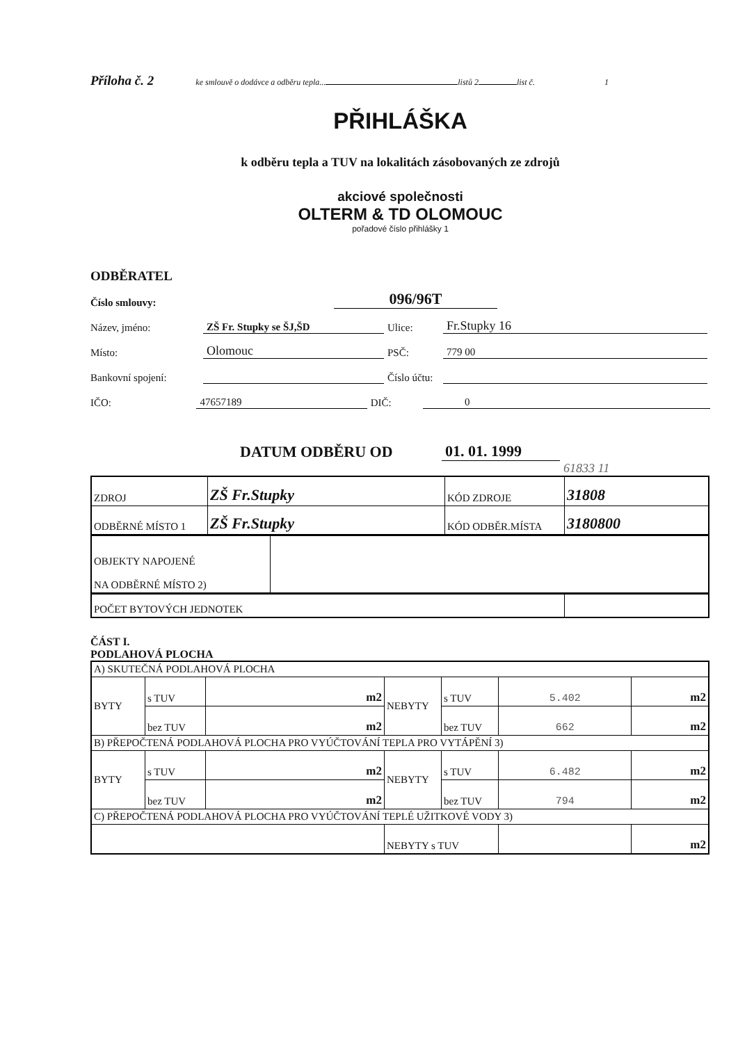Příloha č. 2 ke smlouvě o dodávce a odběru tepla... listů 2 list č. 1
PŘIHLÁŠKA
k odběru tepla a TUV na lokalitách zásobovaných ze zdrojů
akciové společnosti
OLTERM & TD OLOMOUC
pořadové číslo přihlášky 1
ODBĚRATEL
Číslo smlouvy: 096/96T
Název, jméno: ZŠ Fr. Stupky se ŠJ,ŠD Ulice: Fr.Stupky 16
Místo: Olomouc PSČ: 779 00
Bankovní spojení: Číslo účtu:
IČO: 47657189 DIČ: 0
DATUM ODBĚRU OD 01. 01. 1999
61833 11
| ZDROJ | ZŠ Fr.Stupky | KÓD ZDROJE | 31808 |
| ODBĚRNÉ MÍSTO 1 | ZŠ Fr.Stupky | KÓD ODBĚR.MÍSTA | 3180800 |
| OBJEKTY NAPOJENÉ NA ODBĚRNÉ MÍSTO 2) | |
| POČET BYTOVÝCH JEDNOTEK | |
ČÁST I.
PODLAHOVÁ PLOCHA
| A) SKUTEČNÁ PODLAHOVÁ PLOCHA | | | | | | |
| BYTY | s TUV | m2 | NEBYTY | s TUV | 5.402 | m2 |
| | bez TUV | m2 | | bez TUV | 662 | m2 |
| B) PŘEPOČTENÁ PODLAHOVÁ PLOCHA PRO VYÚČTOVÁNÍ TEPLA PRO VYTÁPĚNÍ 3) | | | | | | |
| BYTY | s TUV | m2 | NEBYTY | s TUV | 6.482 | m2 |
| | bez TUV | m2 | | bez TUV | 794 | m2 |
| C) PŘEPOČTENÁ PODLAHOVÁ PLOCHA PRO VYÚČTOVÁNÍ TEPLÉ UŽITKOVÉ VODY 3) | | | | | | |
| | | | NEBYTY s TUV | | | m2 |